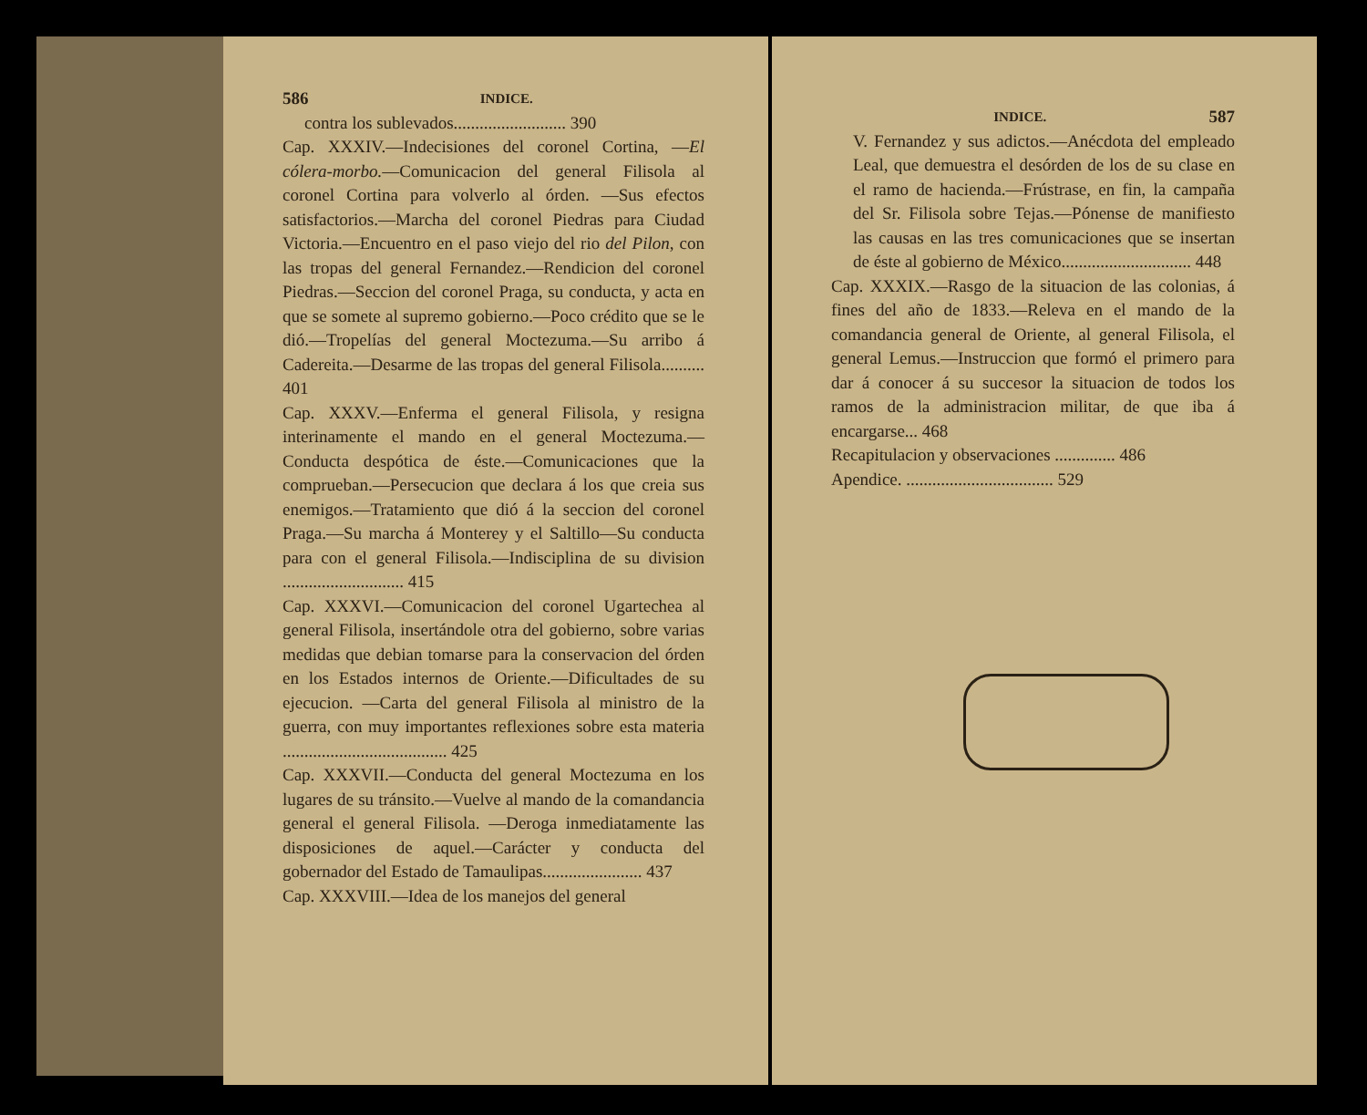586 INDICE.
contra los sublevados.......................... 390
Cap. XXXIV.—Indecisiones del coronel Cortina, —El cólera-morbo.—Comunicacion del general Filisola al coronel Cortina para volverlo al órden. —Sus efectos satisfactorios.—Marcha del coronel Piedras para Ciudad Victoria.—Encuentro en el paso viejo del rio del Pilon, con las tropas del general Fernandez.—Rendicion del coronel Piedras.—Seccion del coronel Praga, su conducta, y acta en que se somete al supremo gobierno.—Poco crédito que se le dió.—Tropelías del general Moctezuma.—Su arribo á Cadereita.—Desarme de las tropas del general Filisola.......... 401
Cap. XXXV.—Enferma el general Filisola, y resigna interinamente el mando en el general Moctezuma.—Conducta despótica de éste.—Comunicaciones que la comprueban.—Persecucion que declara á los que creia sus enemigos.—Tratamiento que dió á la seccion del coronel Praga.—Su marcha á Monterey y el Saltillo—Su conducta para con el general Filisola.—Indisciplina de su division ............................ 415
Cap. XXXVI.—Comunicacion del coronel Ugartechea al general Filisola, insertándole otra del gobierno, sobre varias medidas que debian tomarse para la conservacion del órden en los Estados internos de Oriente.—Dificultades de su ejecucion. —Carta del general Filisola al ministro de la guerra, con muy importantes reflexiones sobre esta materia ...................................... 425
Cap. XXXVII.—Conducta del general Moctezuma en los lugares de su tránsito.—Vuelve al mando de la comandancia general el general Filisola. —Deroga inmediatamente las disposiciones de aquel.—Carácter y conducta del gobernador del Estado de Tamaulipas....................... 437
Cap. XXXVIII.—Idea de los manejos del general
INDICE. 587
V. Fernandez y sus adictos.—Anécdota del empleado Leal, que demuestra el desórden de los de su clase en el ramo de hacienda.—Frústrase, en fin, la campaña del Sr. Filisola sobre Tejas.—Pónense de manifiesto las causas en las tres comunicaciones que se insertan de éste al gobierno de México.............................. 448
Cap. XXXIX.—Rasgo de la situacion de las colonias, á fines del año de 1833.—Releva en el mando de la comandancia general de Oriente, al general Filisola, el general Lemus.—Instruccion que formó el primero para dar á conocer á su succesor la situacion de todos los ramos de la administracion militar, de que iba á encargarse... 468
Recapitulacion y observaciones .............. 486
Apendice. .................................. 529